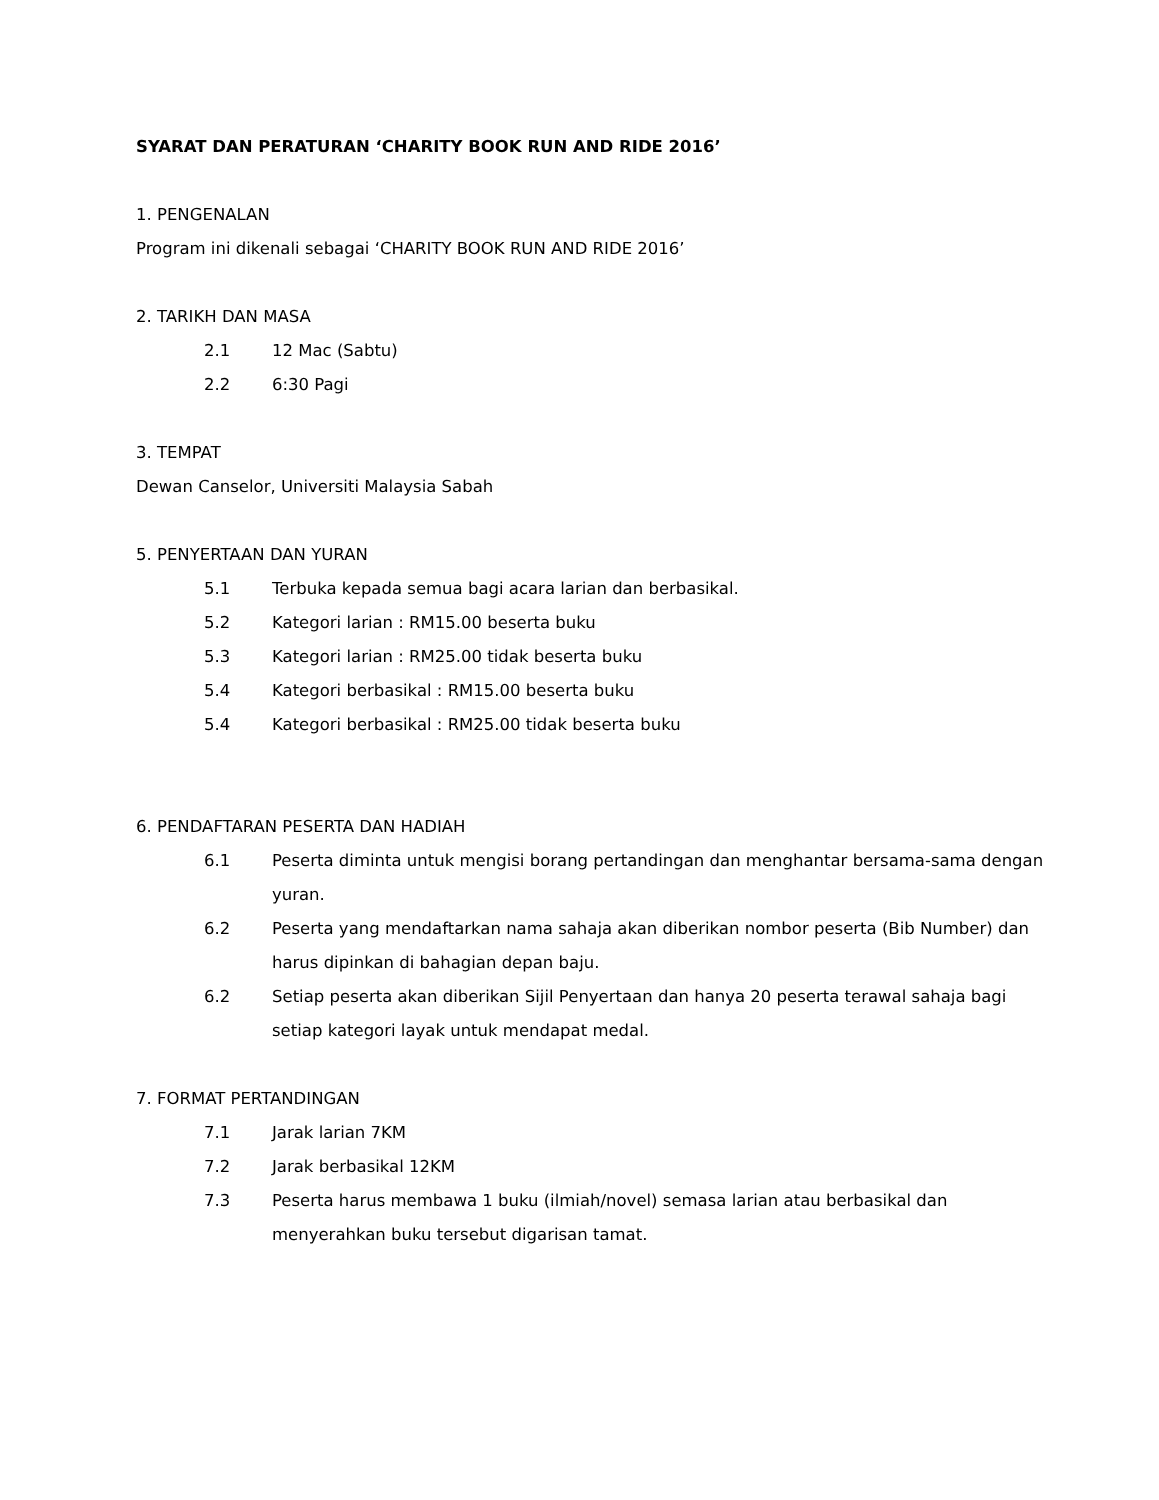SYARAT DAN PERATURAN ‘CHARITY BOOK RUN AND RIDE 2016’
1. PENGENALAN
Program ini dikenali sebagai ‘CHARITY BOOK RUN AND RIDE 2016’
2. TARIKH DAN MASA
2.1 12 Mac (Sabtu)
2.2 6:30 Pagi
3. TEMPAT
Dewan Canselor, Universiti Malaysia Sabah
5. PENYERTAAN DAN YURAN
5.1 Terbuka kepada semua bagi acara larian dan berbasikal.
5.2 Kategori larian : RM15.00 beserta buku
5.3 Kategori larian : RM25.00 tidak beserta buku
5.4 Kategori berbasikal : RM15.00 beserta buku
5.4 Kategori berbasikal : RM25.00 tidak beserta buku
6. PENDAFTARAN PESERTA DAN HADIAH
6.1 Peserta diminta untuk mengisi borang pertandingan dan menghantar bersama-sama dengan yuran.
6.2 Peserta yang mendaftarkan nama sahaja akan diberikan nombor peserta (Bib Number) dan harus dipinkan di bahagian depan baju.
6.2 Setiap peserta akan diberikan Sijil Penyertaan dan hanya 20 peserta terawal sahaja bagi setiap kategori layak untuk mendapat medal.
7. FORMAT PERTANDINGAN
7.1 Jarak larian 7KM
7.2 Jarak berbasikal 12KM
7.3 Peserta harus membawa 1 buku (ilmiah/novel) semasa larian atau berbasikal dan menyerahkan buku tersebut digarisan tamat.